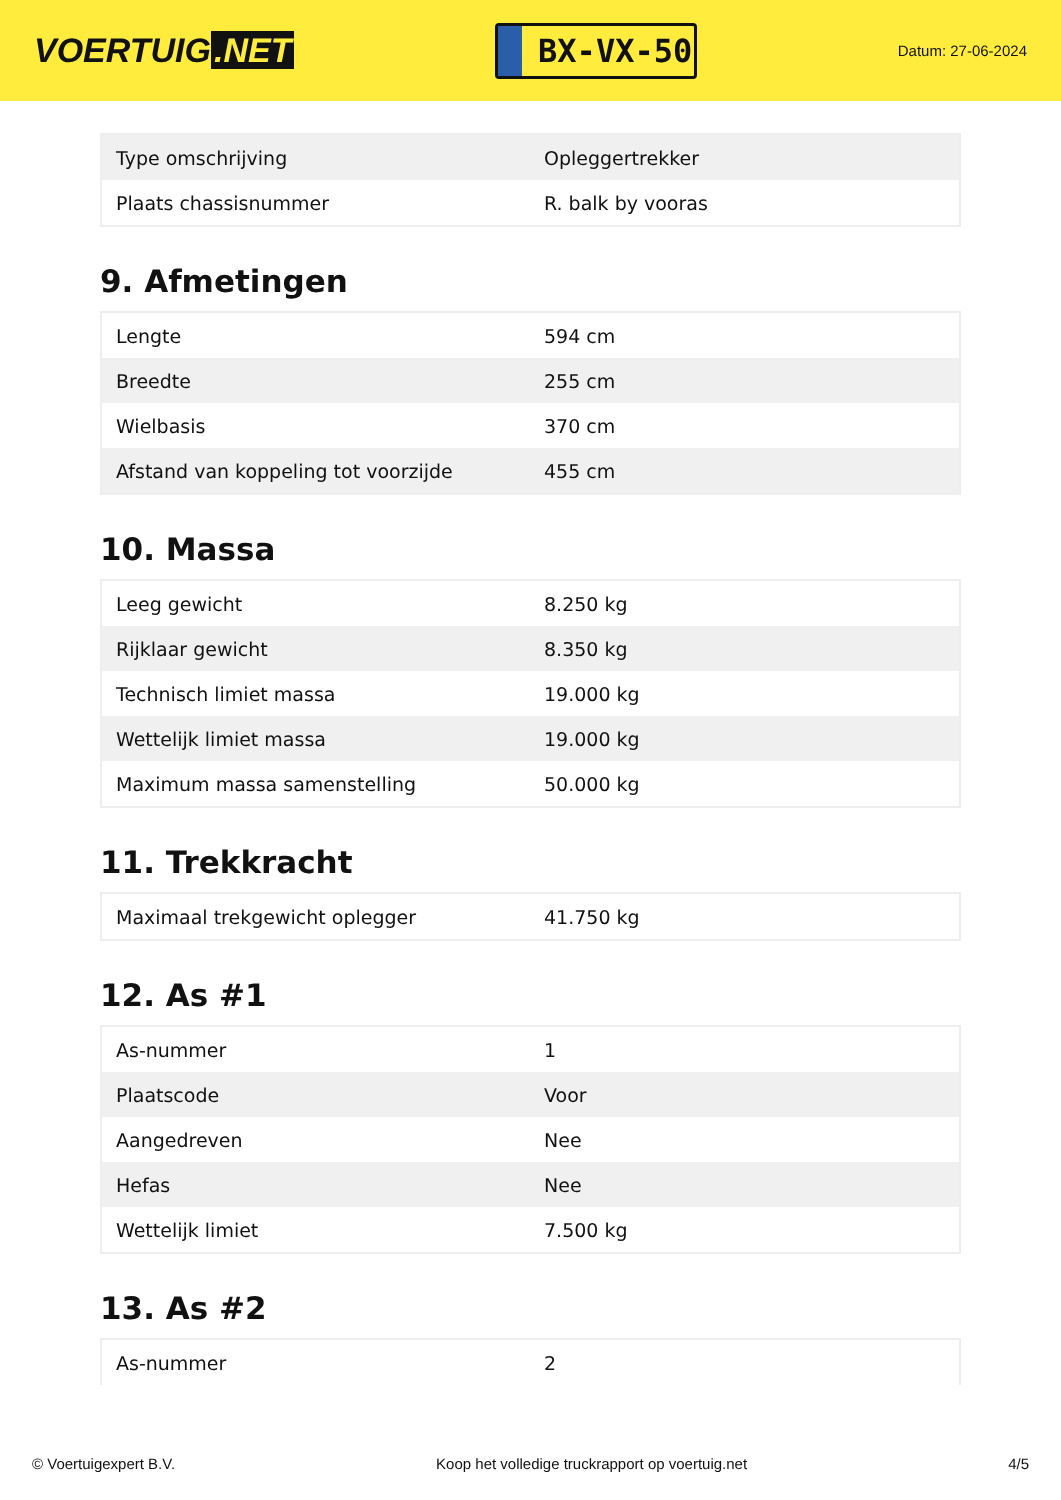VOERTUIG.NET
BX-VX-50
Datum: 27-06-2024
| Type omschrijving | Opleggertrekker |
| Plaats chassisnummer | R. balk by vooras |
9. Afmetingen
| Lengte | 594 cm |
| Breedte | 255 cm |
| Wielbasis | 370 cm |
| Afstand van koppeling tot voorzijde | 455 cm |
10. Massa
| Leeg gewicht | 8.250 kg |
| Rijklaar gewicht | 8.350 kg |
| Technisch limiet massa | 19.000 kg |
| Wettelijk limiet massa | 19.000 kg |
| Maximum massa samenstelling | 50.000 kg |
11. Trekkracht
| Maximaal trekgewicht oplegger | 41.750 kg |
12. As #1
| As-nummer | 1 |
| Plaatscode | Voor |
| Aangedreven | Nee |
| Hefas | Nee |
| Wettelijk limiet | 7.500 kg |
13. As #2
| As-nummer | 2 |
© Voertuigexpert B.V. Koop het volledige truckrapport op voertuig.net 4/5